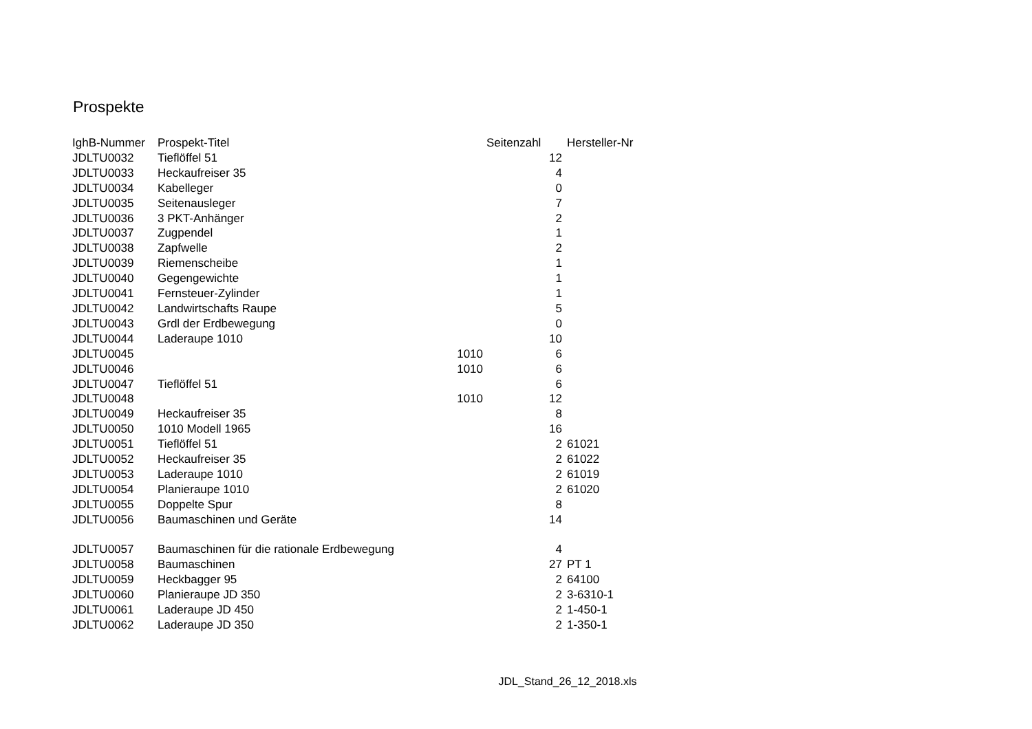Prospekte
| IghB-Nummer | Prospekt-Titel | | Seitenzahl | Hersteller-Nr |
| JDLTU0032 | Tieflöffel 51 | | 12 | |
| JDLTU0033 | Heckaufreiser 35 | | 4 | |
| JDLTU0034 | Kabelleger | | 0 | |
| JDLTU0035 | Seitenausleger | | 7 | |
| JDLTU0036 | 3 PKT-Anhänger | | 2 | |
| JDLTU0037 | Zugpendel | | 1 | |
| JDLTU0038 | Zapfwelle | | 2 | |
| JDLTU0039 | Riemenscheibe | | 1 | |
| JDLTU0040 | Gegengewichte | | 1 | |
| JDLTU0041 | Fernsteuer-Zylinder | | 1 | |
| JDLTU0042 | Landwirtschafts Raupe | | 5 | |
| JDLTU0043 | Grdl der Erdbewegung | | 0 | |
| JDLTU0044 | Laderaupe 1010 | | 10 | |
| JDLTU0045 | | 1010 | 6 | |
| JDLTU0046 | | 1010 | 6 | |
| JDLTU0047 | Tieflöffel 51 | | 6 | |
| JDLTU0048 | | 1010 | 12 | |
| JDLTU0049 | Heckaufreiser 35 | | 8 | |
| JDLTU0050 | 1010 Modell 1965 | | 16 | |
| JDLTU0051 | Tieflöffel 51 | | 2 | 61021 |
| JDLTU0052 | Heckaufreiser 35 | | 2 | 61022 |
| JDLTU0053 | Laderaupe 1010 | | 2 | 61019 |
| JDLTU0054 | Planieraupe 1010 | | 2 | 61020 |
| JDLTU0055 | Doppelte Spur | | 8 | |
| JDLTU0056 | Baumaschinen und Geräte | | 14 | |
| JDLTU0057 | Baumaschinen für die rationale Erdbewegung | | 4 | |
| JDLTU0058 | Baumaschinen | | 27 | PT 1 |
| JDLTU0059 | Heckbagger 95 | | 2 | 64100 |
| JDLTU0060 | Planieraupe JD 350 | | 2 | 3-6310-1 |
| JDLTU0061 | Laderaupe JD 450 | | 2 | 1-450-1 |
| JDLTU0062 | Laderaupe JD 350 | | 2 | 1-350-1 |
JDL_Stand_26_12_2018.xls